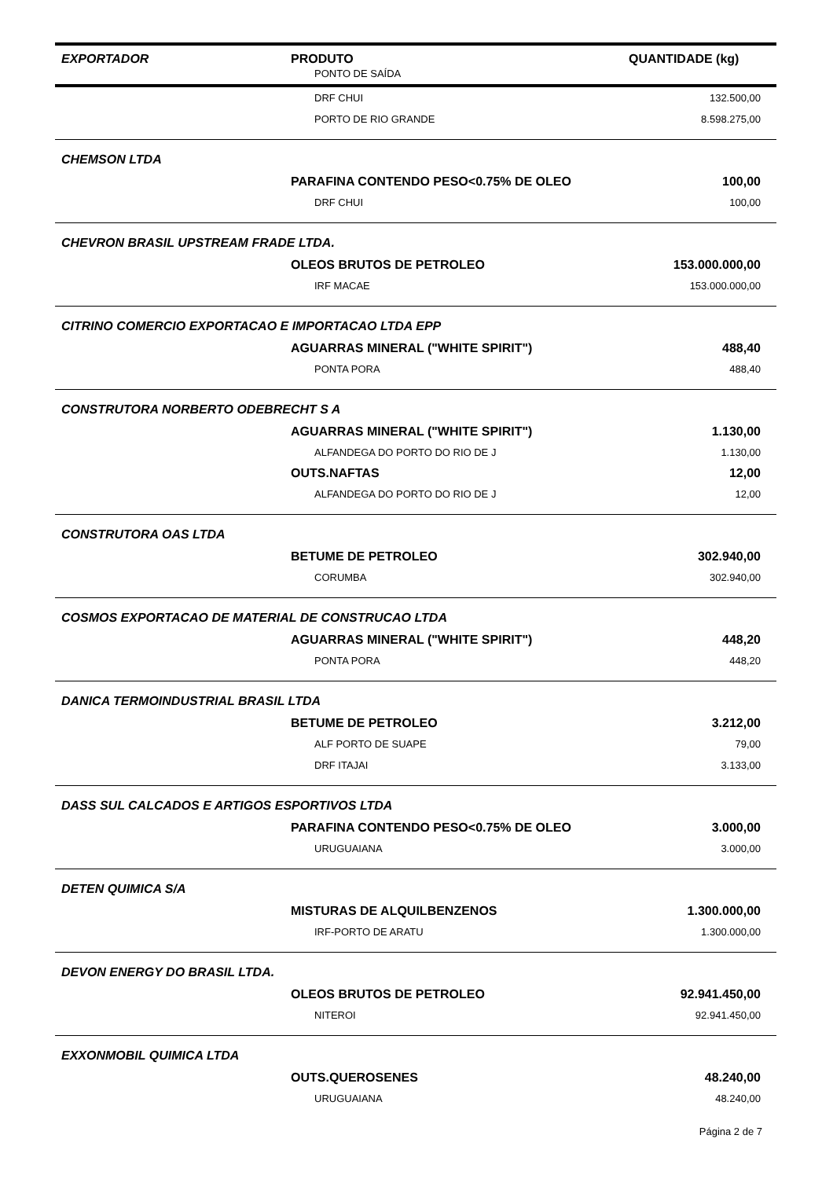| EXPORTADOR | PRODUTO | QUANTIDADE (kg) |
| --- | --- | --- |
| PONTO DE SAÍDA | | |
| | DRF CHUI | 132.500,00 |
| | PORTO DE RIO GRANDE | 8.598.275,00 |
| CHEMSON LTDA | | |
| | PARAFINA CONTENDO PESO<0.75% DE OLEO | 100,00 |
| | DRF CHUI | 100,00 |
| CHEVRON BRASIL UPSTREAM FRADE LTDA. | | |
| | OLEOS BRUTOS DE PETROLEO | 153.000.000,00 |
| | IRF MACAE | 153.000.000,00 |
| CITRINO COMERCIO EXPORTACAO E IMPORTACAO LTDA EPP | | |
| | AGUARRAS MINERAL ("WHITE SPIRIT") | 488,40 |
| | PONTA PORA | 488,40 |
| CONSTRUTORA NORBERTO ODEBRECHT S A | | |
| | AGUARRAS MINERAL ("WHITE SPIRIT") | 1.130,00 |
| | ALFANDEGA DO PORTO DO RIO DE J | 1.130,00 |
| | OUTS.NAFTAS | 12,00 |
| | ALFANDEGA DO PORTO DO RIO DE J | 12,00 |
| CONSTRUTORA OAS LTDA | | |
| | BETUME DE PETROLEO | 302.940,00 |
| | CORUMBA | 302.940,00 |
| COSMOS EXPORTACAO DE MATERIAL DE CONSTRUCAO LTDA | | |
| | AGUARRAS MINERAL ("WHITE SPIRIT") | 448,20 |
| | PONTA PORA | 448,20 |
| DANICA TERMOINDUSTRIAL BRASIL LTDA | | |
| | BETUME DE PETROLEO | 3.212,00 |
| | ALF PORTO DE SUAPE | 79,00 |
| | DRF ITAJAI | 3.133,00 |
| DASS SUL CALCADOS E ARTIGOS ESPORTIVOS LTDA | | |
| | PARAFINA CONTENDO PESO<0.75% DE OLEO | 3.000,00 |
| | URUGUAIANA | 3.000,00 |
| DETEN QUIMICA S/A | | |
| | MISTURAS DE ALQUILBENZENOS | 1.300.000,00 |
| | IRF-PORTO DE ARATU | 1.300.000,00 |
| DEVON ENERGY DO BRASIL LTDA. | | |
| | OLEOS BRUTOS DE PETROLEO | 92.941.450,00 |
| | NITEROI | 92.941.450,00 |
| EXXONMOBIL QUIMICA LTDA | | |
| | OUTS.QUEROSENES | 48.240,00 |
| | URUGUAIANA | 48.240,00 |
Página 2 de 7